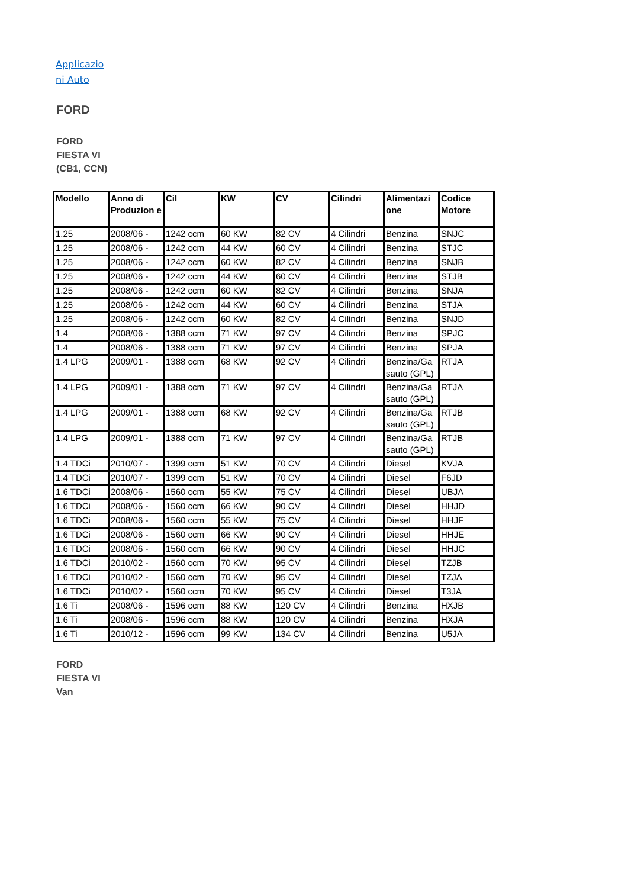Applicazio ni Auto
FORD
FORD FIESTA VI (CB1, CCN)
| Modello | Anno di Produzion e | Cil | KW | CV | Cilindri | Alimentazi one | Codice Motore |
| --- | --- | --- | --- | --- | --- | --- | --- |
| 1.25 | 2008/06 - | 1242 ccm | 60 KW | 82 CV | 4 Cilindri | Benzina | SNJC |
| 1.25 | 2008/06 - | 1242 ccm | 44 KW | 60 CV | 4 Cilindri | Benzina | STJC |
| 1.25 | 2008/06 - | 1242 ccm | 60 KW | 82 CV | 4 Cilindri | Benzina | SNJB |
| 1.25 | 2008/06 - | 1242 ccm | 44 KW | 60 CV | 4 Cilindri | Benzina | STJB |
| 1.25 | 2008/06 - | 1242 ccm | 60 KW | 82 CV | 4 Cilindri | Benzina | SNJA |
| 1.25 | 2008/06 - | 1242 ccm | 44 KW | 60 CV | 4 Cilindri | Benzina | STJA |
| 1.25 | 2008/06 - | 1242 ccm | 60 KW | 82 CV | 4 Cilindri | Benzina | SNJD |
| 1.4 | 2008/06 - | 1388 ccm | 71 KW | 97 CV | 4 Cilindri | Benzina | SPJC |
| 1.4 | 2008/06 - | 1388 ccm | 71 KW | 97 CV | 4 Cilindri | Benzina | SPJA |
| 1.4 LPG | 2009/01 - | 1388 ccm | 68 KW | 92 CV | 4 Cilindri | Benzina/Ga sauto (GPL) | RTJA |
| 1.4 LPG | 2009/01 - | 1388 ccm | 71 KW | 97 CV | 4 Cilindri | Benzina/Ga sauto (GPL) | RTJA |
| 1.4 LPG | 2009/01 - | 1388 ccm | 68 KW | 92 CV | 4 Cilindri | Benzina/Ga sauto (GPL) | RTJB |
| 1.4 LPG | 2009/01 - | 1388 ccm | 71 KW | 97 CV | 4 Cilindri | Benzina/Ga sauto (GPL) | RTJB |
| 1.4 TDCi | 2010/07 - | 1399 ccm | 51 KW | 70 CV | 4 Cilindri | Diesel | KVJA |
| 1.4 TDCi | 2010/07 - | 1399 ccm | 51 KW | 70 CV | 4 Cilindri | Diesel | F6JD |
| 1.6 TDCi | 2008/06 - | 1560 ccm | 55 KW | 75 CV | 4 Cilindri | Diesel | UBJA |
| 1.6 TDCi | 2008/06 - | 1560 ccm | 66 KW | 90 CV | 4 Cilindri | Diesel | HHJD |
| 1.6 TDCi | 2008/06 - | 1560 ccm | 55 KW | 75 CV | 4 Cilindri | Diesel | HHJF |
| 1.6 TDCi | 2008/06 - | 1560 ccm | 66 KW | 90 CV | 4 Cilindri | Diesel | HHJE |
| 1.6 TDCi | 2008/06 - | 1560 ccm | 66 KW | 90 CV | 4 Cilindri | Diesel | HHJC |
| 1.6 TDCi | 2010/02 - | 1560 ccm | 70 KW | 95 CV | 4 Cilindri | Diesel | TZJB |
| 1.6 TDCi | 2010/02 - | 1560 ccm | 70 KW | 95 CV | 4 Cilindri | Diesel | TZJA |
| 1.6 TDCi | 2010/02 - | 1560 ccm | 70 KW | 95 CV | 4 Cilindri | Diesel | T3JA |
| 1.6 Ti | 2008/06 - | 1596 ccm | 88 KW | 120 CV | 4 Cilindri | Benzina | HXJB |
| 1.6 Ti | 2008/06 - | 1596 ccm | 88 KW | 120 CV | 4 Cilindri | Benzina | HXJA |
| 1.6 Ti | 2010/12 - | 1596 ccm | 99 KW | 134 CV | 4 Cilindri | Benzina | U5JA |
FORD FIESTA VI Van